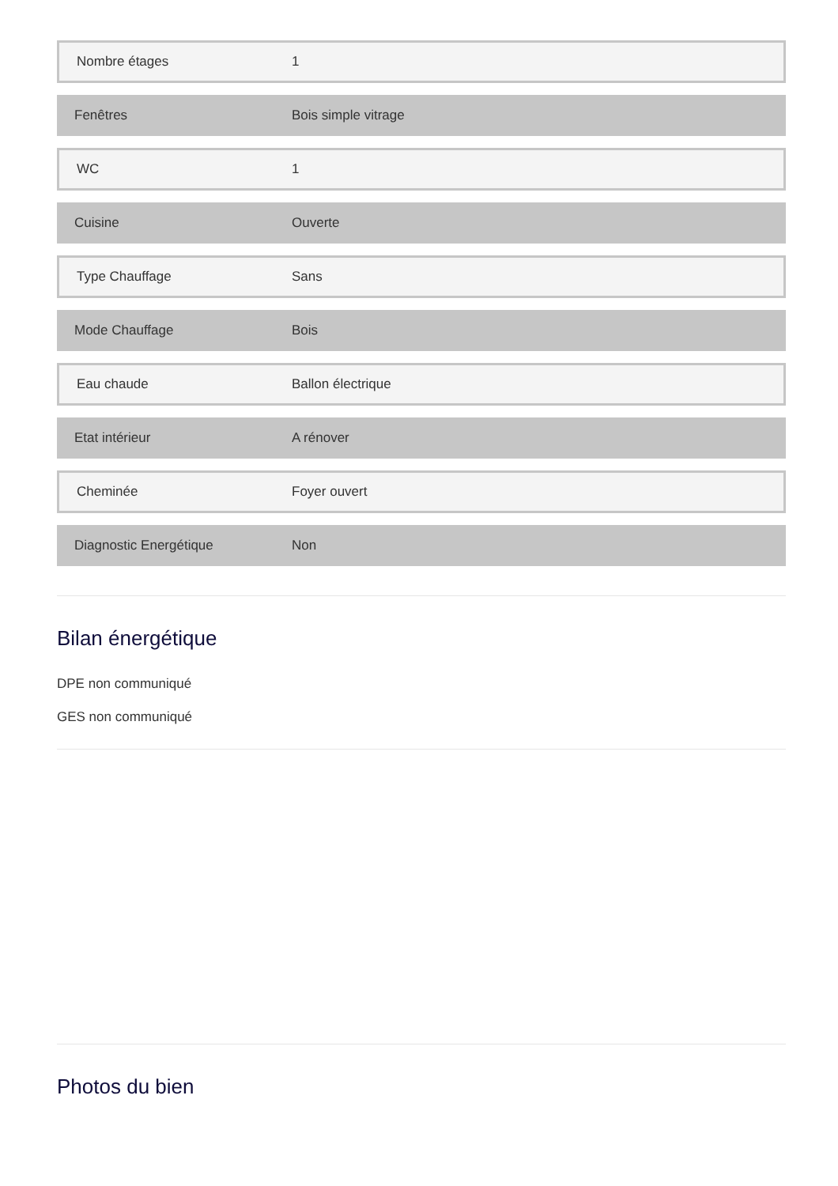| Nombre étages | 1 |
| Fenêtres | Bois simple vitrage |
| WC | 1 |
| Cuisine | Ouverte |
| Type Chauffage | Sans |
| Mode Chauffage | Bois |
| Eau chaude | Ballon électrique |
| Etat intérieur | A rénover |
| Cheminée | Foyer ouvert |
| Diagnostic Energétique | Non |
Bilan énergétique
DPE non communiqué
GES non communiqué
Photos du bien